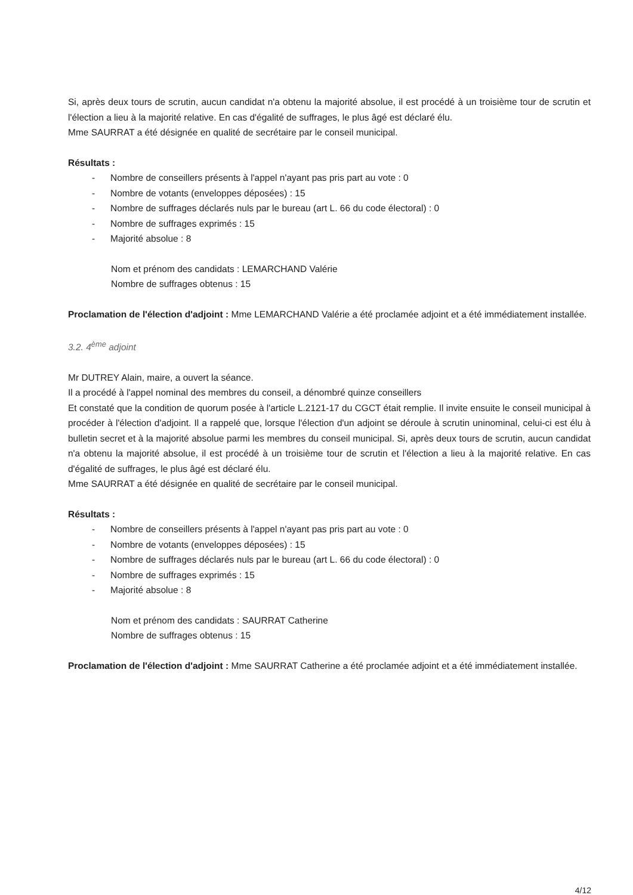Si, après deux tours de scrutin, aucun candidat n'a obtenu la majorité absolue, il est procédé à un troisième tour de scrutin et l'élection a lieu à la majorité relative. En cas d'égalité de suffrages, le plus âgé est déclaré élu.
Mme SAURRAT a été désignée en qualité de secrétaire par le conseil municipal.
Résultats :
- Nombre de conseillers présents à l'appel n'ayant pas pris part au vote : 0
- Nombre de votants (enveloppes déposées) : 15
- Nombre de suffrages déclarés nuls par le bureau (art L. 66 du code électoral) : 0
- Nombre de suffrages exprimés : 15
- Majorité absolue : 8
Nom et prénom des candidats : LEMARCHAND Valérie
Nombre de suffrages obtenus : 15
Proclamation de l'élection d'adjoint : Mme LEMARCHAND Valérie a été proclamée adjoint et a été immédiatement installée.
3.2. 4<sup>ème</sup> adjoint
Mr DUTREY Alain, maire, a ouvert la séance.
Il a procédé à l'appel nominal des membres du conseil, a dénombré quinze conseillers
Et constaté que la condition de quorum posée à l'article L.2121-17 du CGCT était remplie. Il invite ensuite le conseil municipal à procéder à l'élection d'adjoint. Il a rappelé que, lorsque l'élection d'un adjoint se déroule à scrutin uninominal, celui-ci est élu à bulletin secret et à la majorité absolue parmi les membres du conseil municipal. Si, après deux tours de scrutin, aucun candidat n'a obtenu la majorité absolue, il est procédé à un troisième tour de scrutin et l'élection a lieu à la majorité relative. En cas d'égalité de suffrages, le plus âgé est déclaré élu.
Mme SAURRAT a été désignée en qualité de secrétaire par le conseil municipal.
Résultats :
- Nombre de conseillers présents à l'appel n'ayant pas pris part au vote : 0
- Nombre de votants (enveloppes déposées) : 15
- Nombre de suffrages déclarés nuls par le bureau (art L. 66 du code électoral) : 0
- Nombre de suffrages exprimés : 15
- Majorité absolue : 8
Nom et prénom des candidats : SAURRAT Catherine
Nombre de suffrages obtenus : 15
Proclamation de l'élection d'adjoint : Mme SAURRAT Catherine a été proclamée adjoint et a été immédiatement installée.
4/12